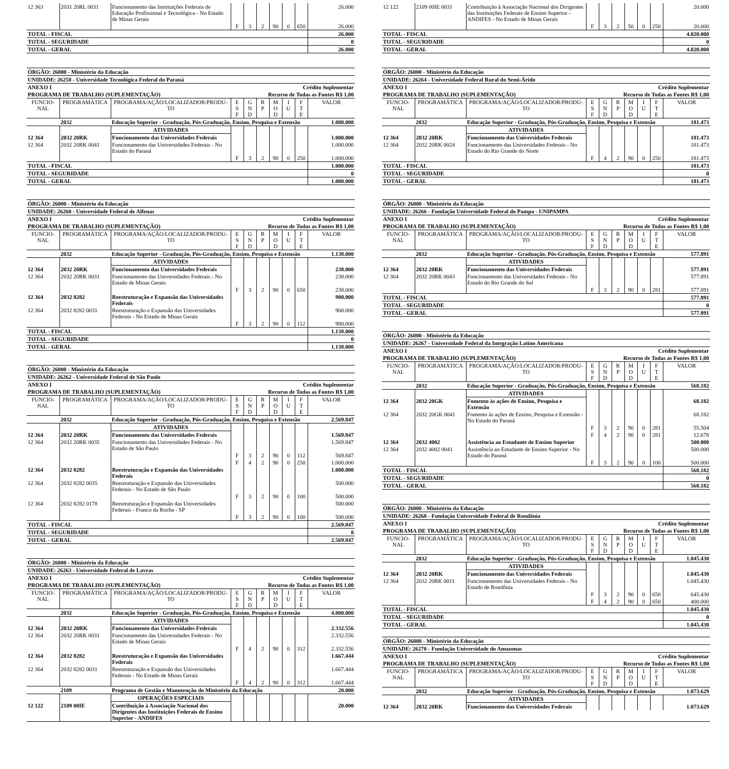| 12 363 | 2031 20RL 0031 | Funcionamento das Instituições Federais de Educação Profissional e Tecnológica - No Estado de Minas Gerais | | | | | | | 26.000 |
| | | | F | 3 | 2 | 90 | 0 | 650 | 26.000 |
| TOTAL - FISCAL | | | | | | | | | 26.000 |
| TOTAL - SEGURIDADE | | | | | | | | | 0 |
| TOTAL - GERAL | | | | | | | | | 26.000 |
ÓRGÃO: 26000 - Ministério da Educação
UNIDADE: 26258 - Universidade Tecnológica Federal do Paraná
ANEXO I Crédito Suplementar
PROGRAMA DE TRABALHO (SUPLEMENTAÇÃO) Recurso de Todas as Fontes R$ 1,00
| FUNCIO- NAL | PROGRAMÁTICA | PROGRAMA/AÇÃO/LOCALIZADOR/PRODU- TO | E S F | G N D | R P | M O D | I U | F T E | VALOR |
| --- | --- | --- | --- | --- | --- | --- | --- | --- | --- |
| | 2032 | Educação Superior - Graduação, Pós-Graduação, Ensino, Pesquisa e Extensão | | | | | | | 1.000.000 |
| | | ATIVIDADES | | | | | | | |
| 12 364 | 2032 20RK | Funcionamento das Universidades Federais | | | | | | | 1.000.000 |
| 12 364 | 2032 20RK 0041 | Funcionamento das Universidades Federais - No Estado do Paraná | | | | | | | 1.000.000 |
| | | | F | 3 | 2 | 90 | 0 | 250 | 1.000.000 |
| TOTAL - FISCAL | | | | | | | | | 1.000.000 |
| TOTAL - SEGURIDADE | | | | | | | | | 0 |
| TOTAL - GERAL | | | | | | | | | 1.000.000 |
ÓRGÃO: 26000 - Ministério da Educação
UNIDADE: 26260 - Universidade Federal de Alfenas
ANEXO I Crédito Suplementar
PROGRAMA DE TRABALHO (SUPLEMENTAÇÃO) Recurso de Todas as Fontes R$ 1,00
| FUNCIO- NAL | PROGRAMÁTICA | PROGRAMA/AÇÃO/LOCALIZADOR/PRODU- TO | E S F | G N D | R P | M O D | I U | F T E | VALOR |
| --- | --- | --- | --- | --- | --- | --- | --- | --- | --- |
| | 2032 | Educação Superior - Graduação, Pós-Graduação, Ensino, Pesquisa e Extensão | | | | | | | 1.138.000 |
| | | ATIVIDADES | | | | | | | |
| 12 364 | 2032 20RK | Funcionamento das Universidades Federais | | | | | | | 238.000 |
| 12 364 | 2032 20RK 0031 | Funcionamento das Universidades Federais - No Estado de Minas Gerais | | | | | | | 238.000 |
| | | | F | 3 | 2 | 90 | 0 | 650 | 238.000 |
| 12 364 | 2032 8282 | Reestruturação e Expansão das Universidades Federais | | | | | | | 900.000 |
| 12 364 | 2032 8282 0031 | Reestruturação e Expansão das Universidades Federais - No Estado de Minas Gerais | | | | | | | 900.000 |
| | | | F | 3 | 2 | 90 | 0 | 112 | 900.000 |
| TOTAL - FISCAL | | | | | | | | | 1.138.000 |
| TOTAL - SEGURIDADE | | | | | | | | | 0 |
| TOTAL - GERAL | | | | | | | | | 1.138.000 |
ÓRGÃO: 26000 - Ministério da Educação
UNIDADE: 26262 - Universidade Federal de São Paulo
ANEXO I Crédito Suplementar
PROGRAMA DE TRABALHO (SUPLEMENTAÇÃO) Recurso de Todas as Fontes R$ 1,00
| FUNCIO- NAL | PROGRAMÁTICA | PROGRAMA/AÇÃO/LOCALIZADOR/PRODU- TO | E S F | G N D | R P | M O D | I U | F T E | VALOR |
| --- | --- | --- | --- | --- | --- | --- | --- | --- | --- |
| | 2032 | Educação Superior - Graduação, Pós-Graduação, Ensino, Pesquisa e Extensão | | | | | | | 2.569.847 |
| | | ATIVIDADES | | | | | | | |
| 12 364 | 2032 20RK | Funcionamento das Universidades Federais | | | | | | | 1.569.847 |
| 12 364 | 2032 20RK 0035 | Funcionamento das Universidades Federais - No Estado de São Paulo | | | | | | | 1.569.847 |
| | | | F | 3 | 2 | 90 | 0 | 112 | 569.847 |
| | | | F | 4 | 2 | 90 | 0 | 250 | 1.000.000 |
| 12 364 | 2032 8282 | Reestruturação e Expansão das Universidades Federais | | | | | | | 1.000.000 |
| 12 364 | 2032 8282 0035 | Reestruturação e Expansão das Universidades Federais - No Estado de São Paulo | | | | | | | 500.000 |
| | | | F | 3 | 2 | 90 | 0 | 100 | 500.000 |
| 12 364 | 2032 8282 0178 | Reestruturação e Expansão das Universidades Federais - Franco da Rocha - SP | | | | | | | 500.000 |
| | | | F | 3 | 2 | 90 | 0 | 100 | 500.000 |
| TOTAL - FISCAL | | | | | | | | | 2.569.847 |
| TOTAL - SEGURIDADE | | | | | | | | | 0 |
| TOTAL - GERAL | | | | | | | | | 2.569.847 |
ÓRGÃO: 26000 - Ministério da Educação
UNIDADE: 26263 - Universidade Federal de Lavras
ANEXO I Crédito Suplementar
PROGRAMA DE TRABALHO (SUPLEMENTAÇÃO) Recurso de Todas as Fontes R$ 1,00
| FUNCIO- NAL | PROGRAMÁTICA | PROGRAMA/AÇÃO/LOCALIZADOR/PRODU- TO | E S F | G N D | R P | M O D | I U | F T E | VALOR |
| --- | --- | --- | --- | --- | --- | --- | --- | --- | --- |
| | 2032 | Educação Superior - Graduação, Pós-Graduação, Ensino, Pesquisa e Extensão | | | | | | | 4.000.000 |
| | | ATIVIDADES | | | | | | | |
| 12 364 | 2032 20RK | Funcionamento das Universidades Federais | | | | | | | 2.332.556 |
| 12 364 | 2032 20RK 0031 | Funcionamento das Universidades Federais - No Estado de Minas Gerais | | | | | | | 2.332.556 |
| | | | F | 4 | 2 | 90 | 0 | 312 | 2.332.556 |
| 12 364 | 2032 8282 | Reestruturação e Expansão das Universidades Federais | | | | | | | 1.667.444 |
| 12 364 | 2032 8282 0031 | Reestruturação e Expansão das Universidades Federais - No Estado de Minas Gerais | | | | | | | 1.667.444 |
| | | | F | 4 | 2 | 90 | 0 | 312 | 1.667.444 |
| | 2109 | Programa de Gestão e Manutenção do Ministério da Educação | | | | | | | 20.000 |
| | | OPERAÇÕES ESPECIAIS | | | | | | | |
| 12 122 | 2109 00IE | Contribuição à Associação Nacional dos Dirigentes das Instituições Federais de Ensino Superior - ANDIFES | | | | | | | 20.000 |
| 12 122 | 2109 00IE 0031 | Contribuição à Associação Nacional dos Dirigentes das Instituições Federais de Ensino Superior - ANDIFES - No Estado de Minas Gerais | | | | | | | 20.000 |
| | | | F | 3 | 2 | 50 | 0 | 250 | 20.000 |
| TOTAL - FISCAL | | | | | | | | | 4.020.000 |
| TOTAL - SEGURIDADE | | | | | | | | | 0 |
| TOTAL - GERAL | | | | | | | | | 4.020.000 |
ÓRGÃO: 26000 - Ministério da Educação
UNIDADE: 26264 - Universidade Federal Rural do Semi-Árido
ANEXO I Crédito Suplementar
PROGRAMA DE TRABALHO (SUPLEMENTAÇÃO) Recurso de Todas as Fontes R$ 1,00
| FUNCIO- NAL | PROGRAMÁTICA | PROGRAMA/AÇÃO/LOCALIZADOR/PRODU- TO | E S F | G N D | R P | M O D | I U | F T E | VALOR |
| --- | --- | --- | --- | --- | --- | --- | --- | --- | --- |
| | 2032 | Educação Superior - Graduação, Pós-Graduação, Ensino, Pesquisa e Extensão | | | | | | | 181.473 |
| | | ATIVIDADES | | | | | | | |
| 12 364 | 2032 20RK | Funcionamento das Universidades Federais | | | | | | | 181.473 |
| 12 364 | 2032 20RK 0024 | Funcionamento das Universidades Federais - No Estado do Rio Grande do Norte | | | | | | | 181.473 |
| | | | F | 4 | 2 | 90 | 0 | 250 | 181.473 |
| TOTAL - FISCAL | | | | | | | | | 181.473 |
| TOTAL - SEGURIDADE | | | | | | | | | 0 |
| TOTAL - GERAL | | | | | | | | | 181.473 |
ÓRGÃO: 26000 - Ministério da Educação
UNIDADE: 26266 - Fundação Universidade Federal do Pampa - UNIPAMPA
ANEXO I Crédito Suplementar
PROGRAMA DE TRABALHO (SUPLEMENTAÇÃO) Recurso de Todas as Fontes R$ 1,00
| FUNCIO- NAL | PROGRAMÁTICA | PROGRAMA/AÇÃO/LOCALIZADOR/PRODU- TO | E S F | G N D | R P | M O D | I U | F T E | VALOR |
| --- | --- | --- | --- | --- | --- | --- | --- | --- | --- |
| | 2032 | Educação Superior - Graduação, Pós-Graduação, Ensino, Pesquisa e Extensão | | | | | | | 577.891 |
| | | ATIVIDADES | | | | | | | |
| 12 364 | 2032 20RK | Funcionamento das Universidades Federais | | | | | | | 577.891 |
| 12 364 | 2032 20RK 0043 | Funcionamento das Universidades Federais - No Estado do Rio Grande do Sul | | | | | | | 577.891 |
| | | | F | 3 | 2 | 90 | 0 | 281 | 577.891 |
| TOTAL - FISCAL | | | | | | | | | 577.891 |
| TOTAL - SEGURIDADE | | | | | | | | | 0 |
| TOTAL - GERAL | | | | | | | | | 577.891 |
ÓRGÃO: 26000 - Ministério da Educação
UNIDADE: 26267 - Universidade Federal da Integração Latino Americana
ANEXO I Crédito Suplementar
PROGRAMA DE TRABALHO (SUPLEMENTAÇÃO) Recurso de Todas as Fontes R$ 1,00
| FUNCIO- NAL | PROGRAMÁTICA | PROGRAMA/AÇÃO/LOCALIZADOR/PRODU- TO | E S F | G N D | R P | M O D | I U | F T E | VALOR |
| --- | --- | --- | --- | --- | --- | --- | --- | --- | --- |
| | 2032 | Educação Superior - Graduação, Pós-Graduação, Ensino, Pesquisa e Extensão | | | | | | | 568.182 |
| | | ATIVIDADES | | | | | | | |
| 12 364 | 2032 20GK | Fomento às ações de Ensino, Pesquisa e Extensão | | | | | | | 68.182 |
| 12 364 | 2032 20GK 0041 | Fomento às ações de Ensino, Pesquisa e Extensão - No Estado do Paraná | | | | | | | 68.182 |
| | | | F | 3 | 2 | 90 | 0 | 281 | 55.504 |
| | | | F | 4 | 2 | 90 | 0 | 281 | 12.678 |
| 12 364 | 2032 4002 | Assistência ao Estudante de Ensino Superior | | | | | | | 500.000 |
| 12 364 | 2032 4002 0041 | Assistência ao Estudante de Ensino Superior - No Estado do Paraná | | | | | | | 500.000 |
| | | | F | 3 | 2 | 90 | 0 | 100 | 500.000 |
| TOTAL - FISCAL | | | | | | | | | 568.182 |
| TOTAL - SEGURIDADE | | | | | | | | | 0 |
| TOTAL - GERAL | | | | | | | | | 568.182 |
ÓRGÃO: 26000 - Ministério da Educação
UNIDADE: 26268 - Fundação Universidade Federal de Rondônia
ANEXO I Crédito Suplementar
PROGRAMA DE TRABALHO (SUPLEMENTAÇÃO) Recurso de Todas as Fontes R$ 1,00
| FUNCIO- NAL | PROGRAMÁTICA | PROGRAMA/AÇÃO/LOCALIZADOR/PRODU- TO | E S F | G N D | R P | M O D | I U | F T E | VALOR |
| --- | --- | --- | --- | --- | --- | --- | --- | --- | --- |
| | 2032 | Educação Superior - Graduação, Pós-Graduação, Ensino, Pesquisa e Extensão | | | | | | | 1.045.430 |
| | | ATIVIDADES | | | | | | | |
| 12 364 | 2032 20RK | Funcionamento das Universidades Federais | | | | | | | 1.045.430 |
| 12 364 | 2032 20RK 0011 | Funcionamento das Universidades Federais - No Estado de Rondônia | | | | | | | 1.045.430 |
| | | | F | 3 | 2 | 90 | 0 | 650 | 645.430 |
| | | | F | 4 | 2 | 90 | 0 | 650 | 400.000 |
| TOTAL - FISCAL | | | | | | | | | 1.045.430 |
| TOTAL - SEGURIDADE | | | | | | | | | 0 |
| TOTAL - GERAL | | | | | | | | | 1.045.430 |
ÓRGÃO: 26000 - Ministério da Educação
UNIDADE: 26270 - Fundação Universidade do Amazonas
ANEXO I Crédito Suplementar
PROGRAMA DE TRABALHO (SUPLEMENTAÇÃO) Recurso de Todas as Fontes R$ 1,00
| FUNCIO- NAL | PROGRAMÁTICA | PROGRAMA/AÇÃO/LOCALIZADOR/PRODU- TO | E S F | G N D | R P | M O D | I U | F T E | VALOR |
| --- | --- | --- | --- | --- | --- | --- | --- | --- | --- |
| | 2032 | Educação Superior - Graduação, Pós-Graduação, Ensino, Pesquisa e Extensão | | | | | | | 1.073.629 |
| | | ATIVIDADES | | | | | | | |
| 12 364 | 2032 20RK | Funcionamento das Universidades Federais | | | | | | | 1.073.629 |